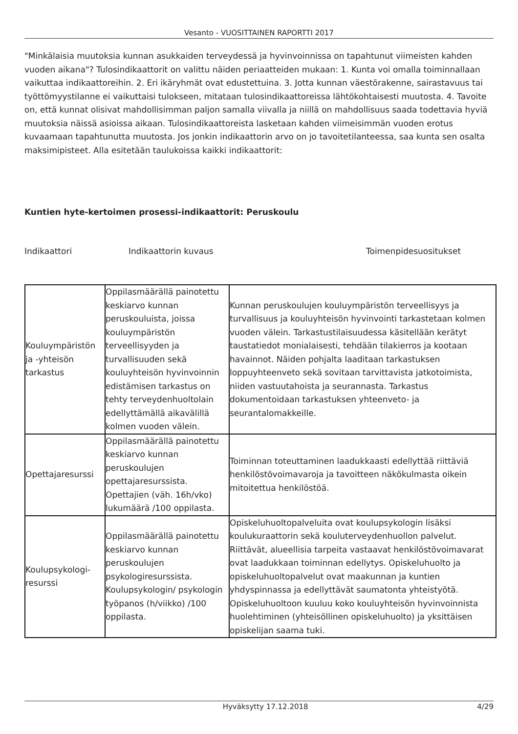Vesanto - VUOSITTAINEN RAPORTTI 2017
"Minkälaisia muutoksia kunnan asukkaiden terveydessä ja hyvinvoinnissa on tapahtunut viimeisten kahden vuoden aikana"? Tulosindikaattorit on valittu näiden periaatteiden mukaan: 1. Kunta voi omalla toiminnallaan vaikuttaa indikaattoreihin. 2. Eri ikäryhmät ovat edustettuina. 3. Jotta kunnan väestörakenne, sairastavuus tai työttömyystilanne ei vaikuttaisi tulokseen, mitataan tulosindikaattoreissa lähtökohtaisesti muutosta. 4. Tavoite on, että kunnat olisivat mahdollisimman paljon samalla viivalla ja niillä on mahdollisuus saada todettavia hyviä muutoksia näissä asioissa aikaan. Tulosindikaattoreista lasketaan kahden viimeisimmän vuoden erotus kuvaamaan tapahtunutta muutosta. Jos jonkin indikaattorin arvo on jo tavoitetilanteessa, saa kunta sen osalta maksimipisteet. Alla esitetään taulukoissa kaikki indikaattorit:
Kuntien hyte-kertoimen prosessi-indikaattorit: Peruskoulu
Indikaattori Indikaattorin kuvaus Toimenpidesuositukset
| Kouluympäristön ja -yhteisön tarkastus | Oppilasmäärällä painotettu keskiarvo kunnan peruskouluista, joissa kouluympäristön terveellisyyden ja turvallisuuden sekä kouluyhteisön hyvinvoinnin edistämisen tarkastus on tehty terveydenhuoltolain edellyttämällä aikavälillä kolmen vuoden välein. | Kunnan peruskoulujen kouluympäristön terveellisyys ja turvallisuus ja kouluyhteisön hyvinvointi tarkastetaan kolmen vuoden välein. Tarkastustilaisuudessa käsitellään kerätyt taustatiedot monialaisesti, tehdään tilakierros ja kootaan havainnot. Näiden pohjalta laaditaan tarkastuksen loppuyhteenveto sekä sovitaan tarvittavista jatkotoimista, niiden vastuutahoista ja seurannasta. Tarkastus dokumentoidaan tarkastuksen yhteenveto- ja seurantalomakkeille. |
| Opettajaresurssi | Oppilasmäärällä painotettu keskiarvo kunnan peruskoulujen opettajaresurssista. Opettajien (väh. 16h/vko) lukumäärä /100 oppilasta. | Toiminnan toteuttaminen laadukkaasti edellyttää riittäviä henkilöstövoimavaroja ja tavoitteen näkökulmasta oikein mitoitettua henkilöstöä. |
| Koulupsykologi-resurssi | Oppilasmäärällä painotettu keskiarvo kunnan peruskoulujen psykologiresurssista. Koulupsykologin/ psykologin työpanos (h/viikko) /100 oppilasta. | Opiskeluhuoltopalveluita ovat koulupsykologin lisäksi koulukuraattorin sekä kouluterveydenhuollon palvelut. Riittävät, alueellisia tarpeita vastaavat henkilöstövoimavarat ovat laadukkaan toiminnan edellytys. Opiskeluhuolto ja opiskeluhuoltopalvelut ovat maakunnan ja kuntien yhdyspinnassa ja edellyttävät saumatonta yhteistyötä. Opiskeluhuoltoon kuuluu koko kouluyhteisön hyvinvoinnista huolehtiminen (yhteisöllinen opiskeluhuolto) ja yksittäisen opiskelijan saama tuki. |
Hyväksytty 17.12.2018 4/29